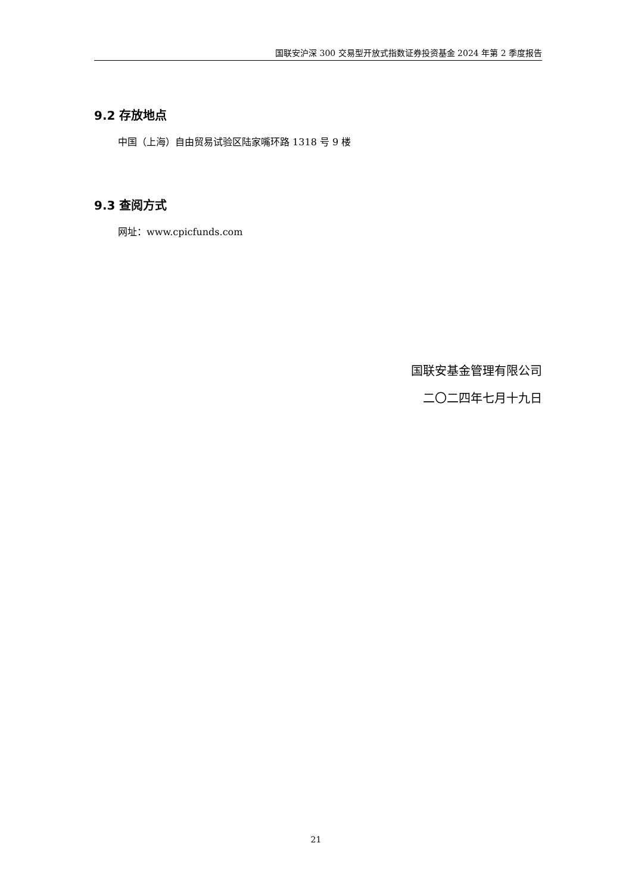国联安沪深 300 交易型开放式指数证券投资基金 2024 年第 2 季度报告
9.2 存放地点
中国（上海）自由贸易试验区陆家嘴环路 1318 号 9 楼
9.3 查阅方式
网址：www.cpicfunds.com
国联安基金管理有限公司
二〇二四年七月十九日
21